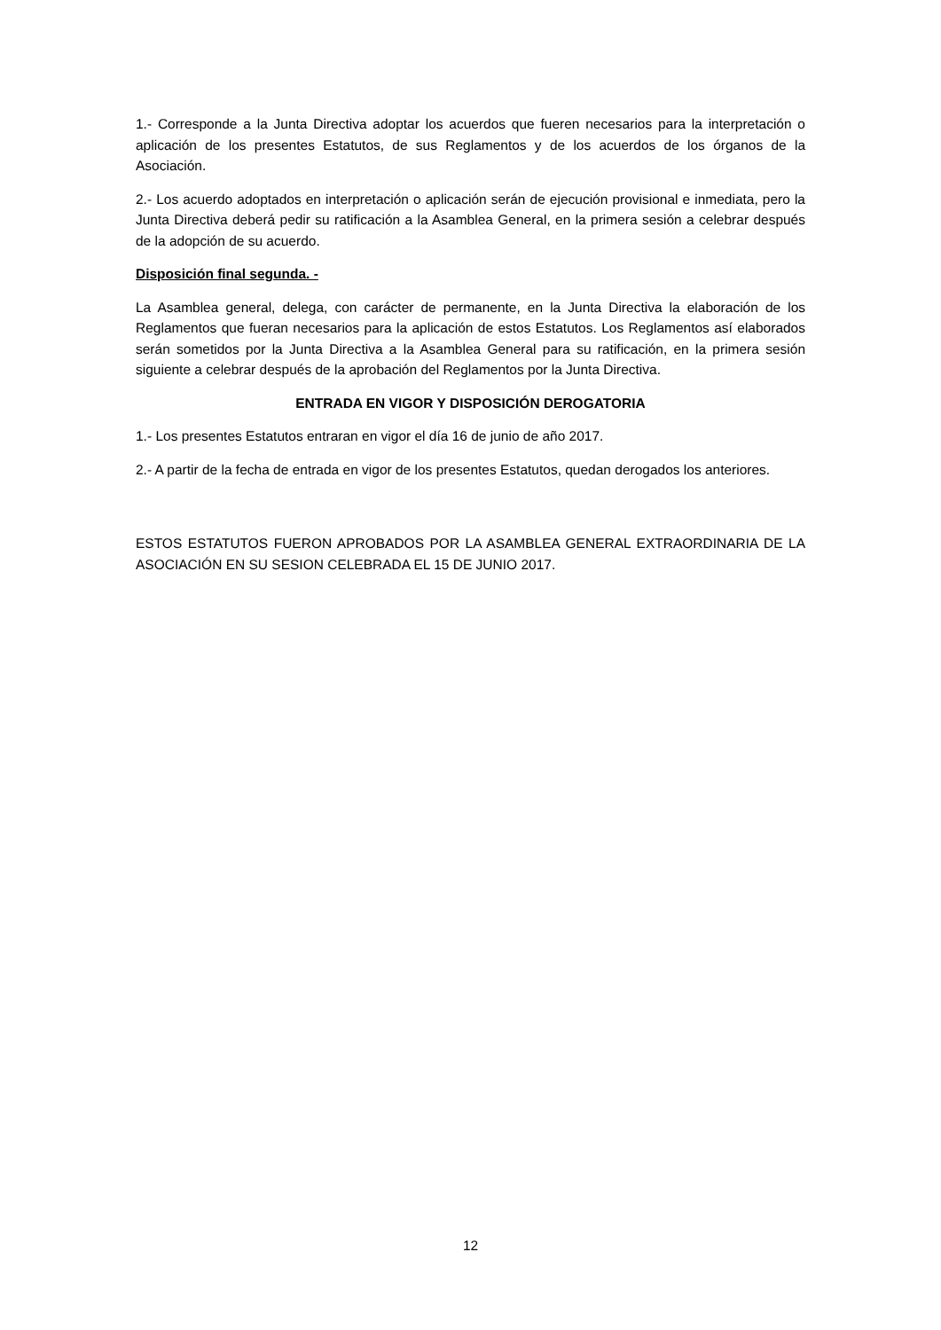1.- Corresponde a la Junta Directiva adoptar los acuerdos que fueren necesarios para la interpretación o aplicación de los presentes Estatutos, de sus Reglamentos y de los acuerdos de los órganos de la Asociación.
2.- Los acuerdo adoptados en interpretación o aplicación serán de ejecución provisional e inmediata, pero la Junta Directiva deberá pedir su ratificación a la Asamblea General, en la primera sesión a celebrar después de la adopción de su acuerdo.
Disposición final segunda. -
La Asamblea general, delega, con carácter de permanente, en la Junta Directiva la elaboración de los Reglamentos que fueran necesarios para la aplicación de estos Estatutos. Los Reglamentos así elaborados serán sometidos por la Junta Directiva a la Asamblea General para su ratificación, en la primera sesión siguiente a celebrar después de la aprobación del Reglamentos por la Junta Directiva.
ENTRADA EN VIGOR Y DISPOSICIÓN DEROGATORIA
1.- Los presentes Estatutos entraran en vigor el día 16 de junio de año 2017.
2.- A partir de la fecha de entrada en vigor de los presentes Estatutos, quedan derogados los anteriores.
ESTOS ESTATUTOS FUERON APROBADOS POR LA ASAMBLEA GENERAL EXTRAORDINARIA DE LA ASOCIACIÓN EN SU SESION CELEBRADA EL 15 DE JUNIO 2017.
12